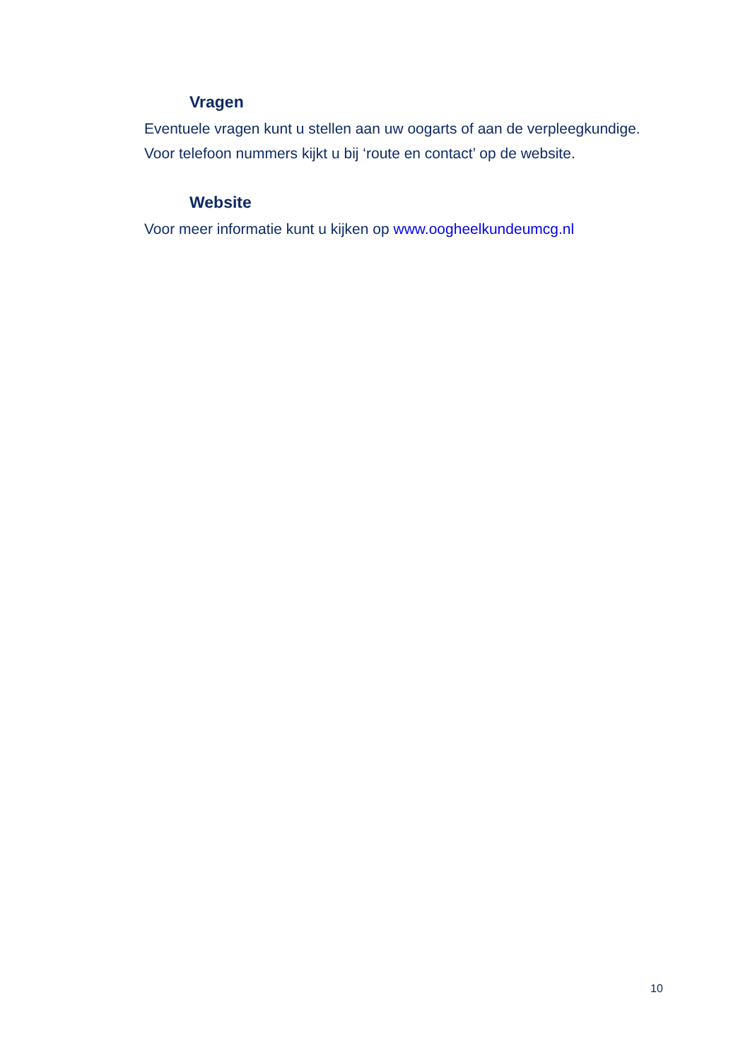Vragen
Eventuele vragen kunt u stellen aan uw oogarts of aan de verpleegkundige.
Voor telefoon nummers kijkt u bij ‘route en contact’ op de website.
Website
Voor meer informatie kunt u kijken op www.oogheelkundeumcg.nl
10